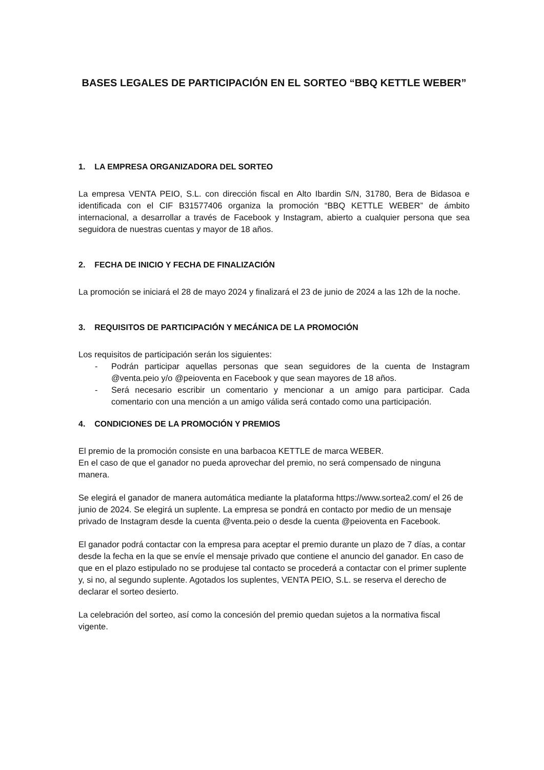BASES LEGALES DE PARTICIPACIÓN EN EL SORTEO “BBQ KETTLE WEBER”
1. LA EMPRESA ORGANIZADORA DEL SORTEO
La empresa VENTA PEIO, S.L. con dirección fiscal en Alto Ibardin S/N, 31780, Bera de Bidasoa e identificada con el CIF B31577406 organiza la promoción “BBQ KETTLE WEBER” de ámbito internacional, a desarrollar a través de Facebook y Instagram, abierto a cualquier persona que sea seguidora de nuestras cuentas y mayor de 18 años.
2. FECHA DE INICIO Y FECHA DE FINALIZACIÓN
La promoción se iniciará el 28 de mayo 2024 y finalizará el 23 de junio de 2024 a las 12h de la noche.
3. REQUISITOS DE PARTICIPACIÓN Y MECÁNICA DE LA PROMOCIÓN
Los requisitos de participación serán los siguientes:
- Podrán participar aquellas personas que sean seguidores de la cuenta de Instagram @venta.peio y/o @peioventa en Facebook y que sean mayores de 18 años.
- Será necesario escribir un comentario y mencionar a un amigo para participar. Cada comentario con una mención a un amigo válida será contado como una participación.
4. CONDICIONES DE LA PROMOCIÓN Y PREMIOS
El premio de la promoción consiste en una barbacoa KETTLE de marca WEBER.
En el caso de que el ganador no pueda aprovechar del premio, no será compensado de ninguna manera.
Se elegirá el ganador de manera automática mediante la plataforma https://www.sortea2.com/ el 26 de junio de 2024. Se elegirá un suplente. La empresa se pondrá en contacto por medio de un mensaje privado de Instagram desde la cuenta @venta.peio o desde la cuenta @peioventa en Facebook.
El ganador podrá contactar con la empresa para aceptar el premio durante un plazo de 7 días, a contar desde la fecha en la que se envíe el mensaje privado que contiene el anuncio del ganador. En caso de que en el plazo estipulado no se produjese tal contacto se procederá a contactar con el primer suplente y, si no, al segundo suplente. Agotados los suplentes, VENTA PEIO, S.L. se reserva el derecho de declarar el sorteo desierto.
La celebración del sorteo, así como la concesión del premio quedan sujetos a la normativa fiscal vigente.